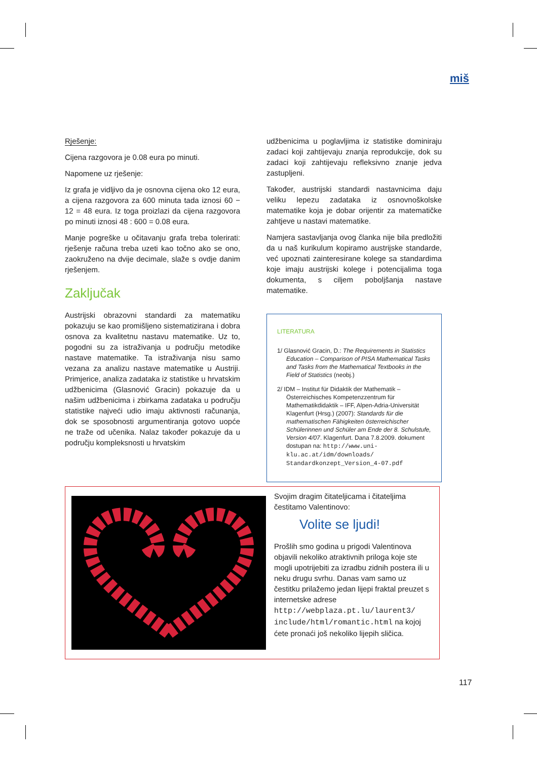miš
Rješenje:
Cijena razgovora je 0.08 eura po minuti.
Napomene uz rješenje:
Iz grafa je vidljivo da je osnovna cijena oko 12 eura, a cijena razgovora za 600 minuta tada iznosi 60 − 12 = 48 eura. Iz toga proizlazi da cijena razgovora po minuti iznosi 48 : 600 = 0.08 eura.
Manje pogreške u očitavanju grafa treba tolerirati: rješenje računa treba uzeti kao točno ako se ono, zaokruženo na dvije decimale, slaže s ovdje danim rješenjem.
Zaključak
Austrijski obrazovni standardi za matematiku pokazuju se kao promišljeno sistematizirana i dobra osnova za kvalitetnu nastavu matematike. Uz to, pogodni su za istraživanja u području metodike nastave matematike. Ta istraživanja nisu samo vezana za analizu nastave matematike u Austriji. Primjerice, analiza zadataka iz statistike u hrvatskim udžbenicima (Glasnović Gracin) pokazuje da u našim udžbenicima i zbirkama zadataka u području statistike najveći udio imaju aktivnosti računanja, dok se sposobnosti argumentiranja gotovo uopće ne traže od učenika. Nalaz također pokazuje da u području kompleksnosti u hrvatskim
udžbenicima u poglavljima iz statistike dominiraju zadaci koji zahtijevaju znanja reprodukcije, dok su zadaci koji zahtijevaju refleksivno znanje jedva zastupljeni.
Također, austrijski standardi nastavnicima daju veliku lepezu zadataka iz osnovnoškolske matematike koja je dobar orijentir za matematičke zahtjeve u nastavi matematike.
Namjera sastavljanja ovog članka nije bila predložiti da u naš kurikulum kopiramo austrijske standarde, već upoznati zainteresirane kolege sa standardima koje imaju austrijski kolege i potencijalima toga dokumenta, s ciljem poboljšanja nastave matematike.
LITERATURA
1/ Glasnović Gracin, D.: The Requirements in Statistics Education – Comparison of PISA Mathematical Tasks and Tasks from the Mathematical Textbooks in the Field of Statistics (neobj.)
2/ IDM – Institut für Didaktik der Mathematik – Österreichisches Kompetenzzentrum für Mathematikdidaktik – IFF, Alpen-Adria-Universität Klagenfurt (Hrsg.) (2007): Standards für die mathematischen Fähigkeiten österreichischer Schülerinnen und Schüler am Ende der 8. Schulstufe, Version 4/07. Klagenfurt. Dana 7.8.2009. dokument dostupan na: http://www.uni-klu.ac.at/idm/downloads/ Standardkonzept_Version_4-07.pdf
Svojim dragim čitateljicama i čitateljima čestitamo Valentinovo:
Volite se ljudi!
Prošlih smo godina u prigodi Valentinova objavili nekoliko atraktivnih priloga koje ste mogli upotrijebiti za izradbu zidnih postera ili u neku drugu svrhu. Danas vam samo uz čestitku prilažemo jedan lijepi fraktal preuzet s internetske adrese http://webplaza.pt.lu/laurent3/ include/html/romantic.html na kojoj ćete pronaći još nekoliko lijepih sličica.
117